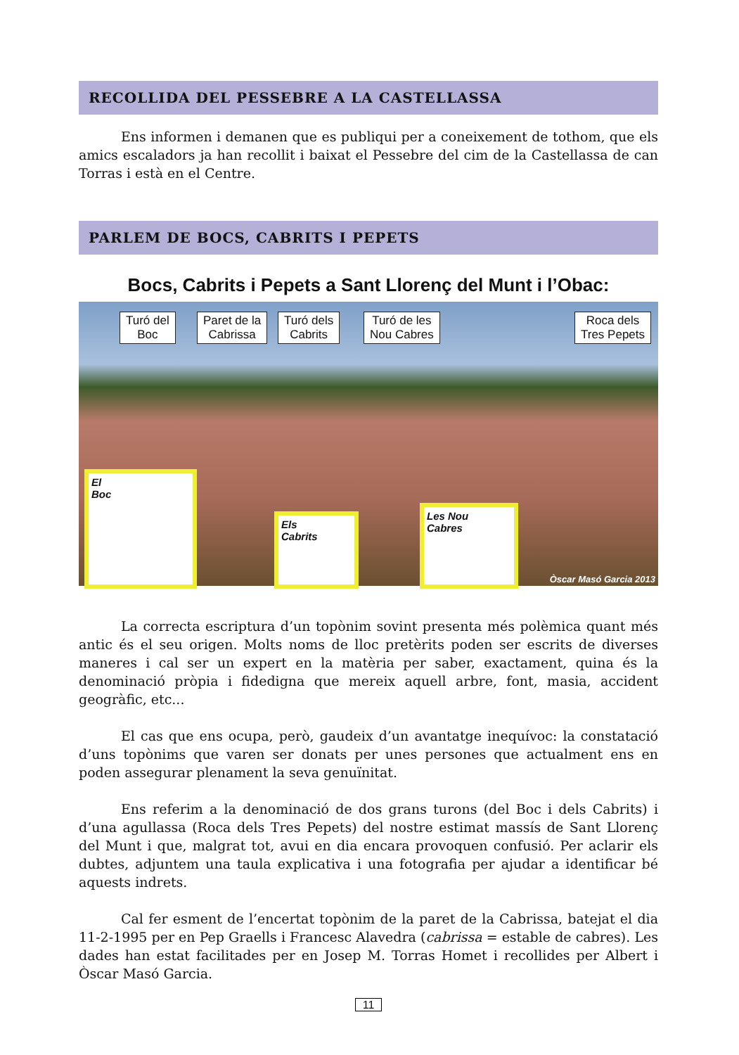RECOLLIDA DEL PESSEBRE A LA CASTELLASSA
Ens informen i demanen que es publiqui per a coneixement de tothom, que els amics escaladors ja han recollit i baixat el Pessebre del cim de la Castellassa de can Torras i està en el Centre.
PARLEM DE BOCS, CABRITS I PEPETS
Bocs, Cabrits i Pepets a Sant Llorenç del Munt i l’Obac:
Turó del
Boc
Paret de la
Cabrissa
Turó dels
Cabrits
Turó de les
Nou Cabres
Roca dels
Tres Pepets
El
Boc
Els
Cabrits
Les Nou
Cabres
Òscar Masó Garcia 2013
La correcta escriptura d’un topònim sovint presenta més polèmica quant més antic és el seu origen. Molts noms de lloc pretèrits poden ser escrits de diverses maneres i cal ser un expert en la matèria per saber, exactament, quina és la denominació pròpia i fidedigna que mereix aquell arbre, font, masia, accident geogràfic, etc...
El cas que ens ocupa, però, gaudeix d’un avantatge inequívoc: la constatació d’uns topònims que varen ser donats per unes persones que actualment ens en poden assegurar plenament la seva genuïnitat.
Ens referim a la denominació de dos grans turons (del Boc i dels Cabrits) i d’una agullassa (Roca dels Tres Pepets) del nostre estimat massís de Sant Llorenç del Munt i que, malgrat tot, avui en dia encara provoquen confusió. Per aclarir els dubtes, adjuntem una taula explicativa i una fotografia per ajudar a identificar bé aquests indrets.
Cal fer esment de l’encertat topònim de la paret de la Cabrissa, batejat el dia 11-2-1995 per en Pep Graells i Francesc Alavedra (cabrissa = estable de cabres). Les dades han estat facilitades per en Josep M. Torras Homet i recollides per Albert i Òscar Masó Garcia.
11